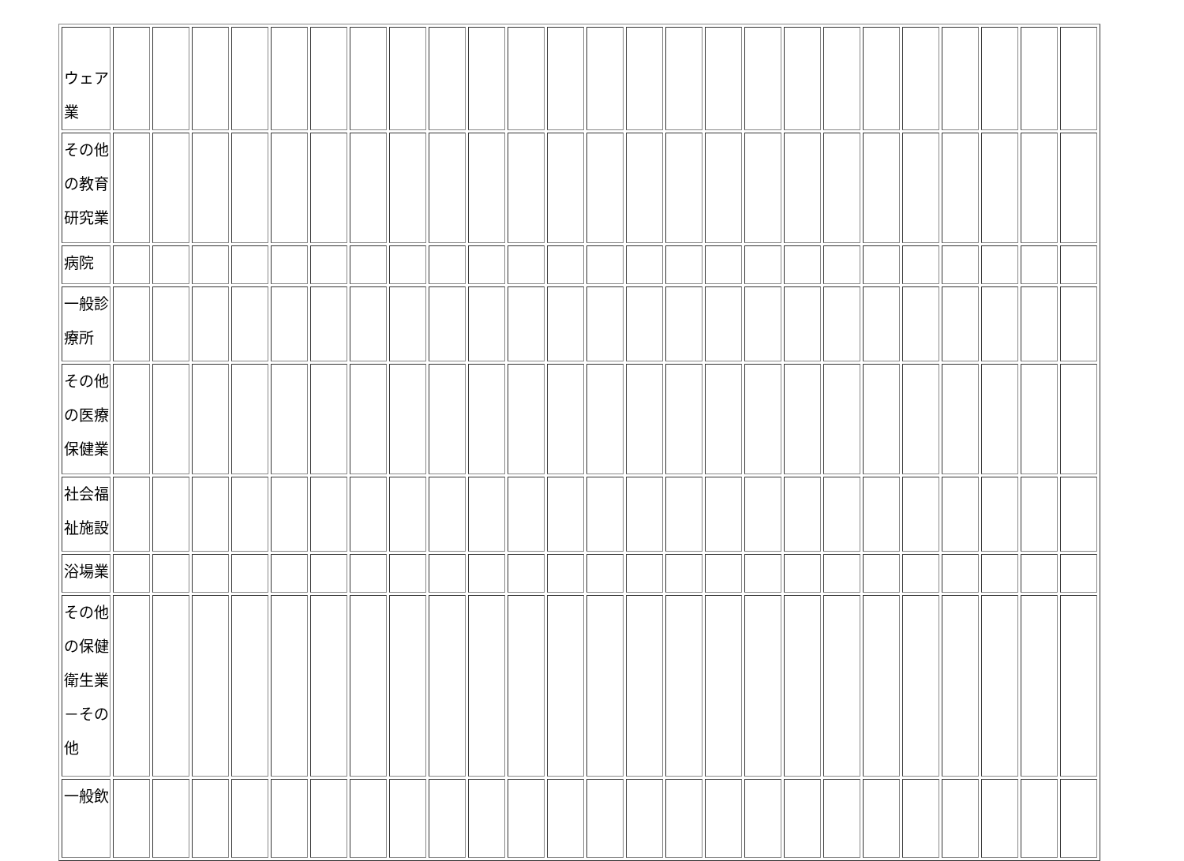| ウェア 業 | | | | | | | | | | | | | | | | | | | | | | | | | |
| その他 の教育 研究業 | | | | | | | | | | | | | | | | | | | | | | | | | |
| 病院 | | | | | | | | | | | | | | | | | | | | | | | | | |
| 一般診 療所 | | | | | | | | | | | | | | | | | | | | | | | | | |
| その他 の医療 保健業 | | | | | | | | | | | | | | | | | | | | | | | | | |
| 社会福 祉施設 | | | | | | | | | | | | | | | | | | | | | | | | | |
| 浴場業 | | | | | | | | | | | | | | | | | | | | | | | | | |
| その他 の保健 衛生業 －その 他 | | | | | | | | | | | | | | | | | | | | | | | | | |
| 一般飲 | | | | | | | | | | | | | | | | | | | | | | | | | |